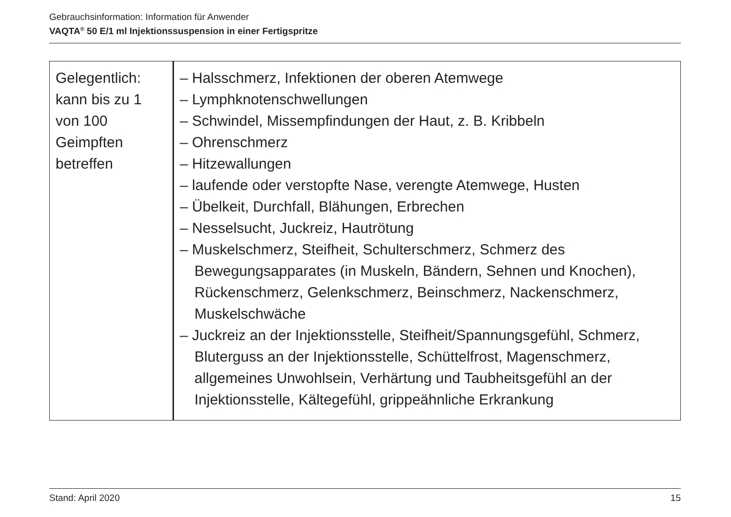Gebrauchsinformation: Information für Anwender
VAQTA<sup>®</sup> 50 E/1 ml Injektionssuspension in einer Fertigspritze
| Gelegentlich: kann bis zu 1 von 100 Geimpften betreffen | – Halsschmerz, Infektionen der oberen Atemwege – Lymphknotenschwellungen – Schwindel, Missempfindungen der Haut, z. B. Kribbeln – Ohrenschmerz – Hitzewallungen – laufende oder verstopfte Nase, verengte Atemwege, Husten – Übelkeit, Durchfall, Blähungen, Erbrechen – Nesselsucht, Juckreiz, Hautrötung – Muskelschmerz, Steifheit, Schulterschmerz, Schmerz des Bewegungsapparates (in Muskeln, Bändern, Sehnen und Knochen), Rückenschmerz, Gelenkschmerz, Beinschmerz, Nackenschmerz, Muskelschwäche – Juckreiz an der Injektionsstelle, Steifheit/Spannungsgefühl, Schmerz, Bluterguss an der Injektionsstelle, Schüttelfrost, Magenschmerz, allgemeines Unwohlsein, Verhärtung und Taubheitsgefühl an der Injektionsstelle, Kältegefühl, grippeähnliche Erkrankung |
Stand: April 2020 15